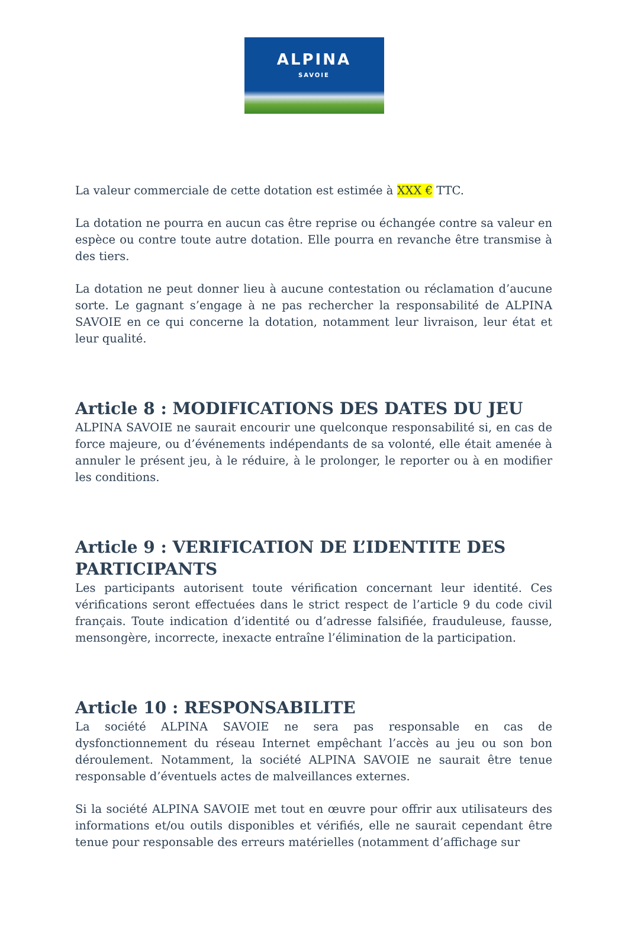ALPINA
SAVOIE
La valeur commerciale de cette dotation est estimée à XXX € TTC.
La dotation ne pourra en aucun cas être reprise ou échangée contre sa valeur en espèce ou contre toute autre dotation. Elle pourra en revanche être transmise à des tiers.
La dotation ne peut donner lieu à aucune contestation ou réclamation d’aucune sorte. Le gagnant s’engage à ne pas rechercher la responsabilité de ALPINA SAVOIE en ce qui concerne la dotation, notamment leur livraison, leur état et leur qualité.
Article 8 : MODIFICATIONS DES DATES DU JEU
ALPINA SAVOIE ne saurait encourir une quelconque responsabilité si, en cas de force majeure, ou d’événements indépendants de sa volonté, elle était amenée à annuler le présent jeu, à le réduire, à le prolonger, le reporter ou à en modifier les conditions.
Article 9 : VERIFICATION DE L’IDENTITE DES PARTICIPANTS
Les participants autorisent toute vérification concernant leur identité. Ces vérifications seront effectuées dans le strict respect de l’article 9 du code civil français. Toute indication d’identité ou d’adresse falsifiée, frauduleuse, fausse, mensongère, incorrecte, inexacte entraîne l’élimination de la participation.
Article 10 : RESPONSABILITE
La société ALPINA SAVOIE ne sera pas responsable en cas de dysfonctionnement du réseau Internet empêchant l’accès au jeu ou son bon déroulement. Notamment, la société ALPINA SAVOIE ne saurait être tenue responsable d’éventuels actes de malveillances externes.
Si la société ALPINA SAVOIE met tout en œuvre pour offrir aux utilisateurs des informations et/ou outils disponibles et vérifiés, elle ne saurait cependant être tenue pour responsable des erreurs matérielles (notamment d’affichage sur